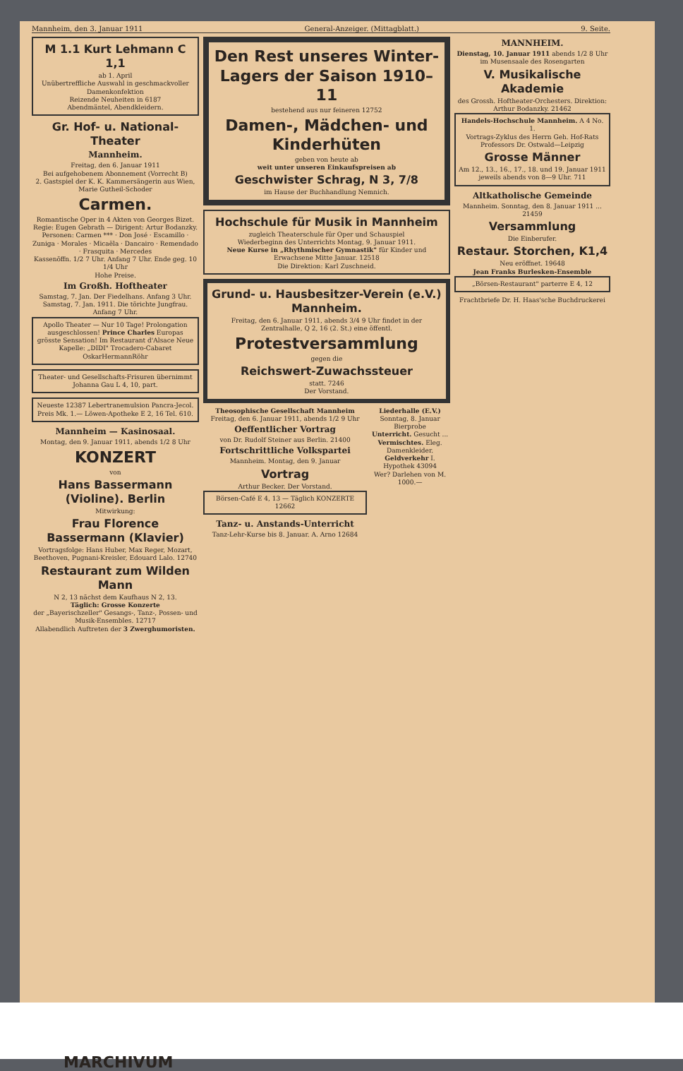Mannheim, den 3. Januar 1911 General-Anzeiger. (Mittagblatt.) 9. Seite.
M 1.1 Kurt Lehmann C 1,1
ab 1. April
Unübertreffliche Auswahl in geschmackvoller Damenkonfektion
Reizende Neuheiten in 6187
Abendmäntel, Abendkleidern.
Gr. Hof- u. National-Theater
Mannheim.
Freitag, den 6. Januar 1911
Bei aufgehobenem Abonnement (Vorrecht B)
2. Gastspiel der K. K. Kammersängerin aus Wien, Marie Gutheil-Schoder
Carmen.
Romantische Oper in 4 Akten von Georges Bizet. Regie: Eugen Gebrath — Dirigent: Artur Bodanzky.
Personen: Carmen *** · Don José · Escamillo · Zuniga · Morales · Micaëla · Dancairo · Remendado · Frasquita · Mercedes
Kassenöffn. 1/2 7 Uhr. Anfang 7 Uhr. Ende geg. 10 1/4 Uhr
Hohe Preise.
Im Großh. Hoftheater
Samstag, 7. Jan. Der Fiedelhans. Anfang 3 Uhr.
Samstag, 7. Jan. 1911. Die törichte Jungfrau. Anfang 7 Uhr.
Apollo Theater — Nur 10 Tage! Prolongation ausgeschlossen! Prince Charles Europas grösste Sensation! Im Restaurant d'Alsace Neue Kapelle: „DIDI" Trocadero-Cabaret OskarHermannRöhr
Theater- und Gesellschafts-Frisuren übernimmt Johanna Gau L 4, 10, part.
Neueste 12387 Lebertranemulsion Pancra-Jecol. Preis Mk. 1.— Löwen-Apotheke E 2, 16 Tel. 610.
Mannheim — Kasinosaal.
Montag, den 9. Januar 1911, abends 1/2 8 Uhr
KONZERT
von
Hans Bassermann (Violine). Berlin
Mitwirkung:
Frau Florence Bassermann (Klavier)
Vortragsfolge: Hans Huber, Max Reger, Mozart, Beethoven, Pugnani-Kreisler, Edouard Lalo. 12740
Restaurant zum Wilden Mann
N 2, 13 nächst dem Kaufhaus N 2, 13.
Täglich: Grosse Konzerte
der „Bayerischzeller" Gesangs-, Tanz-, Possen- und Musik-Ensembles. 12717
Allabendlich Auftreten der 3 Zwerghumoristen.
Den Rest unseres Winter-Lagers der Saison 1910–11
bestehend aus nur feineren 12752
Damen-, Mädchen- und Kinderhüten
geben von heute ab
weit unter unseren Einkaufspreisen ab
Geschwister Schrag, N 3, 7/8
im Hause der Buchhandlung Nemnich.
Hochschule für Musik in Mannheim
zugleich Theaterschule für Oper und Schauspiel
Wiederbeginn des Unterrichts Montag, 9. Januar 1911.
Neue Kurse in „Rhythmischer Gymnastik" für Kinder und Erwachsene Mitte Januar. 12518
Die Direktion: Karl Zuschneid.
Grund- u. Hausbesitzer-Verein (e.V.) Mannheim.
Freitag, den 6. Januar 1911, abends 3/4 9 Uhr findet in der Zentralhalle, Q 2, 16 (2. St.) eine öffentl.
Protestversammlung
gegen die
Reichswert-Zuwachssteuer
statt. 7246
Der Vorstand.
Theosophische Gesellschaft Mannheim
Freitag, den 6. Januar 1911, abends 1/2 9 Uhr
Oeffentlicher Vortrag
von Dr. Rudolf Steiner aus Berlin. 21400
Fortschrittliche Volkspartei
Mannheim. Montag, den 9. Januar
Vortrag
Arthur Becker. Der Vorstand.
Börsen-Café E 4, 13 — Täglich KONZERTE 12662
Tanz- u. Anstands-Unterricht
Tanz-Lehr-Kurse bis 8. Januar. A. Arno 12684
Liederhalle (E.V.) Sonntag, 8. Januar Bierprobe
Unterricht. Gesucht ...
Vermischtes. Eleg. Damenkleider.
Geldverkehr I. Hypothek 43094
Wer? Darlehen von M. 1000.—
MANNHEIM.
Dienstag, 10. Januar 1911 abends 1/2 8 Uhr im Musensaale des Rosengarten
V. Musikalische Akademie
des Grossh. Hoftheater-Orchesters. Direktion: Arthur Bodanzky. 21462
Handels-Hochschule Mannheim. A 4 No. 1.
Vortrags-Zyklus des Herrn Geh. Hof-Rats Professors Dr. Ostwald—Leipzig
Grosse Männer
Am 12., 13., 16., 17., 18. und 19. Januar 1911 jeweils abends von 8—9 Uhr. 711
Altkatholische Gemeinde
Mannheim. Sonntag, den 8. Januar 1911 ... 21459
Versammlung
Die Einberufer.
Restaur. Storchen, K1,4
Neu eröffnet. 19648
Jean Franks Burlesken-Ensemble
„Börsen-Restaurant" parterre E 4, 12
Frachtbriefe Dr. H. Haas'sche Buchdruckerei
MARCHIVUM